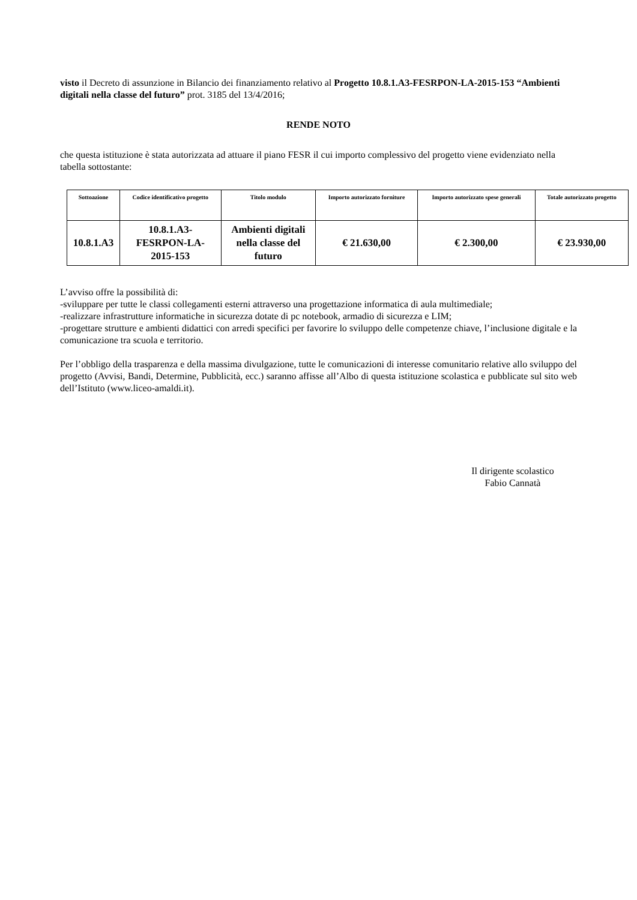visto il Decreto di assunzione in Bilancio dei finanziamento relativo al Progetto 10.8.1.A3-FESRPON-LA-2015-153 “Ambienti digitali nella classe del futuro” prot. 3185 del 13/4/2016;
RENDE NOTO
che questa istituzione è stata autorizzata ad attuare il piano FESR il cui importo complessivo del progetto viene evidenziato nella tabella sottostante:
| Sottoazione | Codice identificativo progetto | Titolo modulo | Importo autorizzato forniture | Importo autorizzato spese generali | Totale autorizzato progetto |
| --- | --- | --- | --- | --- | --- |
| 10.8.1.A3 | 10.8.1.A3- FESRPON-LA- 2015-153 | Ambienti digitali nella classe del futuro | € 21.630,00 | € 2.300,00 | € 23.930,00 |
L’avviso offre la possibilità di:
-sviluppare per tutte le classi collegamenti esterni attraverso una progettazione informatica di aula multimediale;
-realizzare infrastrutture informatiche in sicurezza dotate di pc notebook, armadio di sicurezza e LIM;
-progettare strutture e ambienti didattici con arredi specifici per favorire lo sviluppo delle competenze chiave, l’inclusione digitale e la comunicazione tra scuola e territorio.
Per l’obbligo della trasparenza e della massima divulgazione, tutte le comunicazioni di interesse comunitario relative allo sviluppo del progetto (Avvisi, Bandi, Determine, Pubblicità, ecc.) saranno affisse all’Albo di questa istituzione scolastica e pubblicate sul sito web dell’Istituto (www.liceo-amaldi.it).
Il dirigente scolastico
Fabio Cannatà